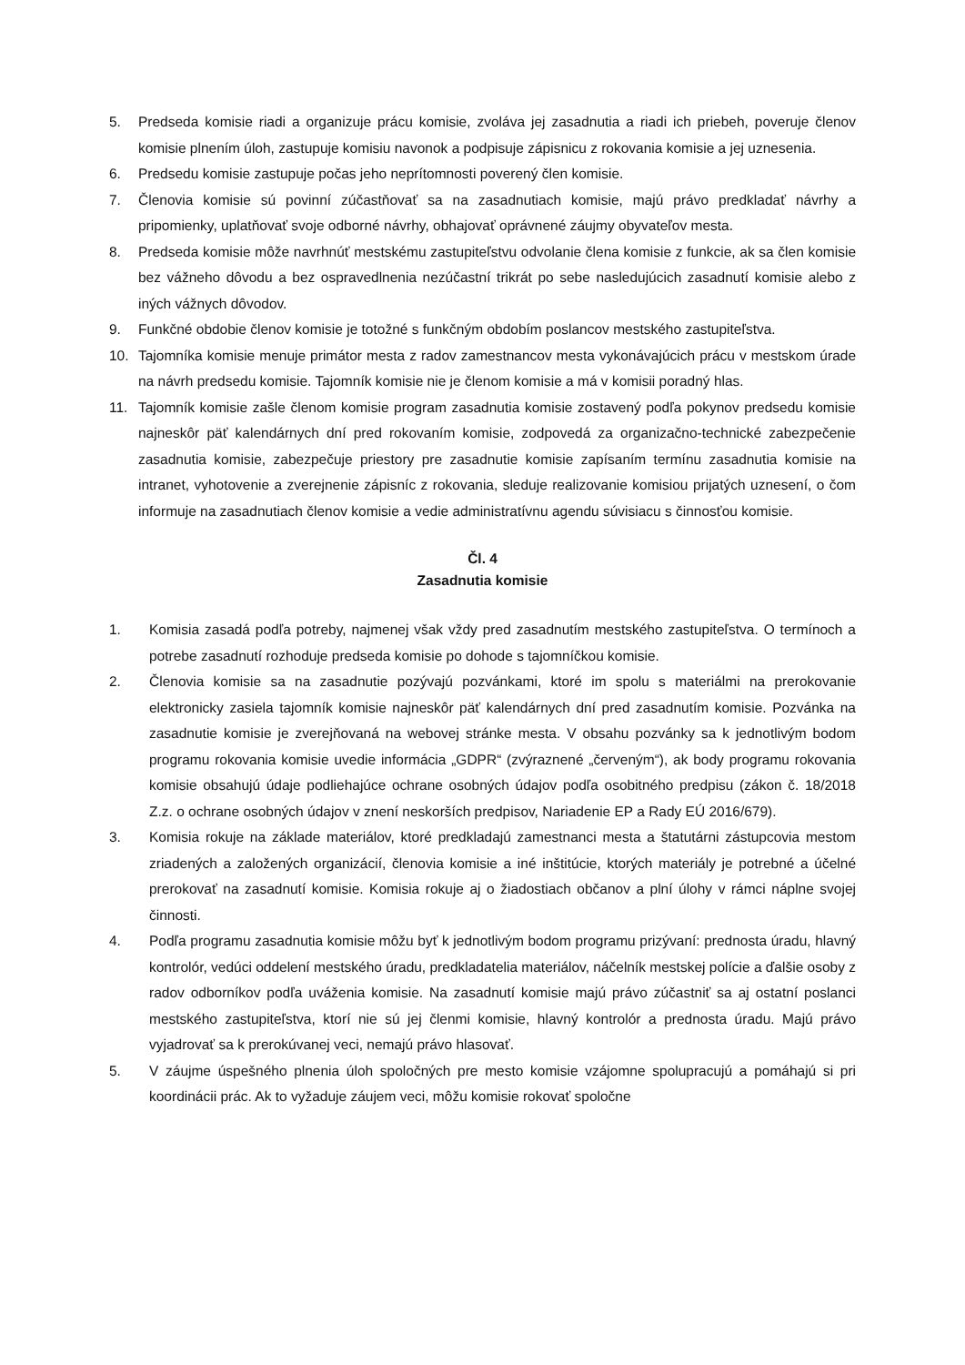5. Predseda komisie riadi a organizuje prácu komisie, zvoláva jej zasadnutia a riadi ich priebeh, poveruje členov komisie plnením úloh, zastupuje komisiu navonok a podpisuje zápisnicu z rokovania komisie a jej uznesenia.
6. Predsedu komisie zastupuje počas jeho neprítomnosti poverený člen komisie.
7. Členovia komisie sú povinní zúčastňovať sa na zasadnutiach komisie, majú právo predkladať návrhy a pripomienky, uplatňovať svoje odborné návrhy, obhajovať oprávnené záujmy obyvateľov mesta.
8. Predseda komisie môže navrhnúť mestskému zastupiteľstvu odvolanie člena komisie z funkcie, ak sa člen komisie bez vážneho dôvodu a bez ospravedlnenia nezúčastní trikrát po sebe nasledujúcich zasadnutí komisie alebo z iných vážnych dôvodov.
9. Funkčné obdobie členov komisie je totožné s funkčným obdobím poslancov mestského zastupiteľstva.
10. Tajomníka komisie menuje primátor mesta z radov zamestnancov mesta vykonávajúcich prácu v mestskom úrade na návrh predsedu komisie. Tajomník komisie nie je členom komisie a má v komisii poradný hlas.
11. Tajomník komisie zašle členom komisie program zasadnutia komisie zostavený podľa pokynov predsedu komisie najneskôr päť kalendárnych dní pred rokovaním komisie, zodpovedá za organizačno-technické zabezpečenie zasadnutia komisie, zabezpečuje priestory pre zasadnutie komisie zapísaním termínu zasadnutia komisie na intranet, vyhotovenie a zverejnenie zápisníc z rokovania, sleduje realizovanie komisiou prijatých uznesení, o čom informuje na zasadnutiach členov komisie a vedie administratívnu agendu súvisiacu s činnosťou komisie.
Čl. 4
Zasadnutia komisie
1. Komisia zasadá podľa potreby, najmenej však vždy pred zasadnutím mestského zastupiteľstva. O termínoch a potrebe zasadnutí rozhoduje predseda komisie po dohode s tajomníčkou komisie.
2. Členovia komisie sa na zasadnutie pozývajú pozvánkami, ktoré im spolu s materiálmi na prerokovanie elektronicky zasiela tajomník komisie najneskôr päť kalendárnych dní pred zasadnutím komisie. Pozvánka na zasadnutie komisie je zverejňovaná na webovej stránke mesta. V obsahu pozvánky sa k jednotlivým bodom programu rokovania komisie uvedie informácia „GDPR“ (zvýraznené „červeným“), ak body programu rokovania komisie obsahujú údaje podliehajúce ochrane osobných údajov podľa osobitného predpisu (zákon č. 18/2018 Z.z. o ochrane osobných údajov v znení neskorších predpisov, Nariadenie EP a Rady EÚ 2016/679).
3. Komisia rokuje na základe materiálov, ktoré predkladajú zamestnanci mesta a štatutárni zástupcovia mestom zriadených a založených organizácií, členovia komisie a iné inštitúcie, ktorých materiály je potrebné a účelné prerokovať na zasadnutí komisie. Komisia rokuje aj o žiadostiach občanov a plní úlohy v rámci náplne svojej činnosti.
4. Podľa programu zasadnutia komisie môžu byť k jednotlivým bodom programu prizývaní: prednosta úradu, hlavný kontrolór, vedúci oddelení mestského úradu, predkladatelia materiálov, náčelník mestskej polície a ďalšie osoby z radov odborníkov podľa uváženia komisie. Na zasadnutí komisie majú právo zúčastniť sa aj ostatní poslanci mestského zastupiteľstva, ktorí nie sú jej členmi komisie, hlavný kontrolór a prednosta úradu. Majú právo vyjadrovať sa k prerokúvanej veci, nemajú právo hlasovať.
5. V záujme úspešného plnenia úloh spoločných pre mesto komisie vzájomne spolupracujú a pomáhajú si pri koordinácii prác. Ak to vyžaduje záujem veci, môžu komisie rokovať spoločne